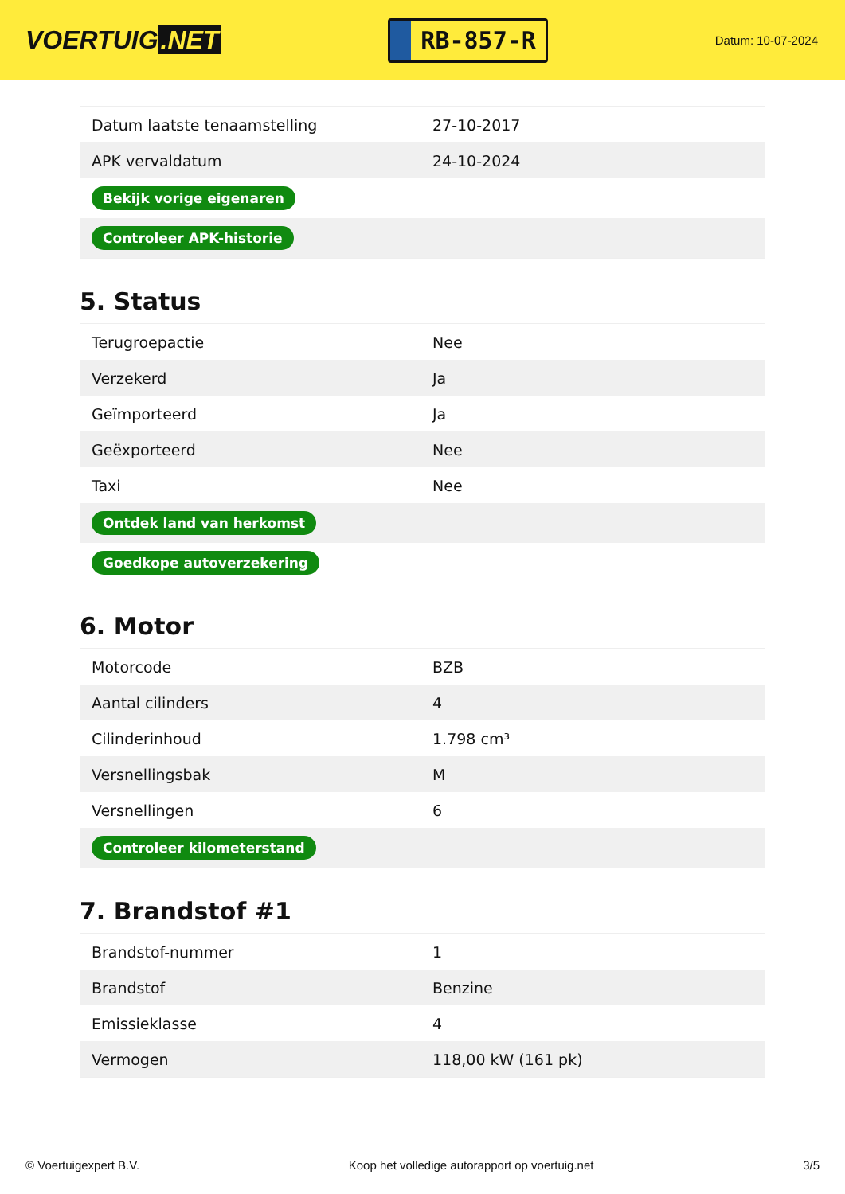VOERTUIG.NET
RB-857-R
Datum: 10-07-2024
| Datum laatste tenaamstelling | 27-10-2017 |
| APK vervaldatum | 24-10-2024 |
| Bekijk vorige eigenaren | |
| Controleer APK-historie | |
5. Status
| Terugroepactie | Nee |
| Verzekerd | Ja |
| Geïmporteerd | Ja |
| Geëxporteerd | Nee |
| Taxi | Nee |
| Ontdek land van herkomst | |
| Goedkope autoverzekering | |
6. Motor
| Motorcode | BZB |
| Aantal cilinders | 4 |
| Cilinderinhoud | 1.798 cm³ |
| Versnellingsbak | M |
| Versnellingen | 6 |
| Controleer kilometerstand | |
7. Brandstof #1
| Brandstof-nummer | 1 |
| Brandstof | Benzine |
| Emissieklasse | 4 |
| Vermogen | 118,00 kW (161 pk) |
© Voertuigexpert B.V. Koop het volledige autorapport op voertuig.net 3/5